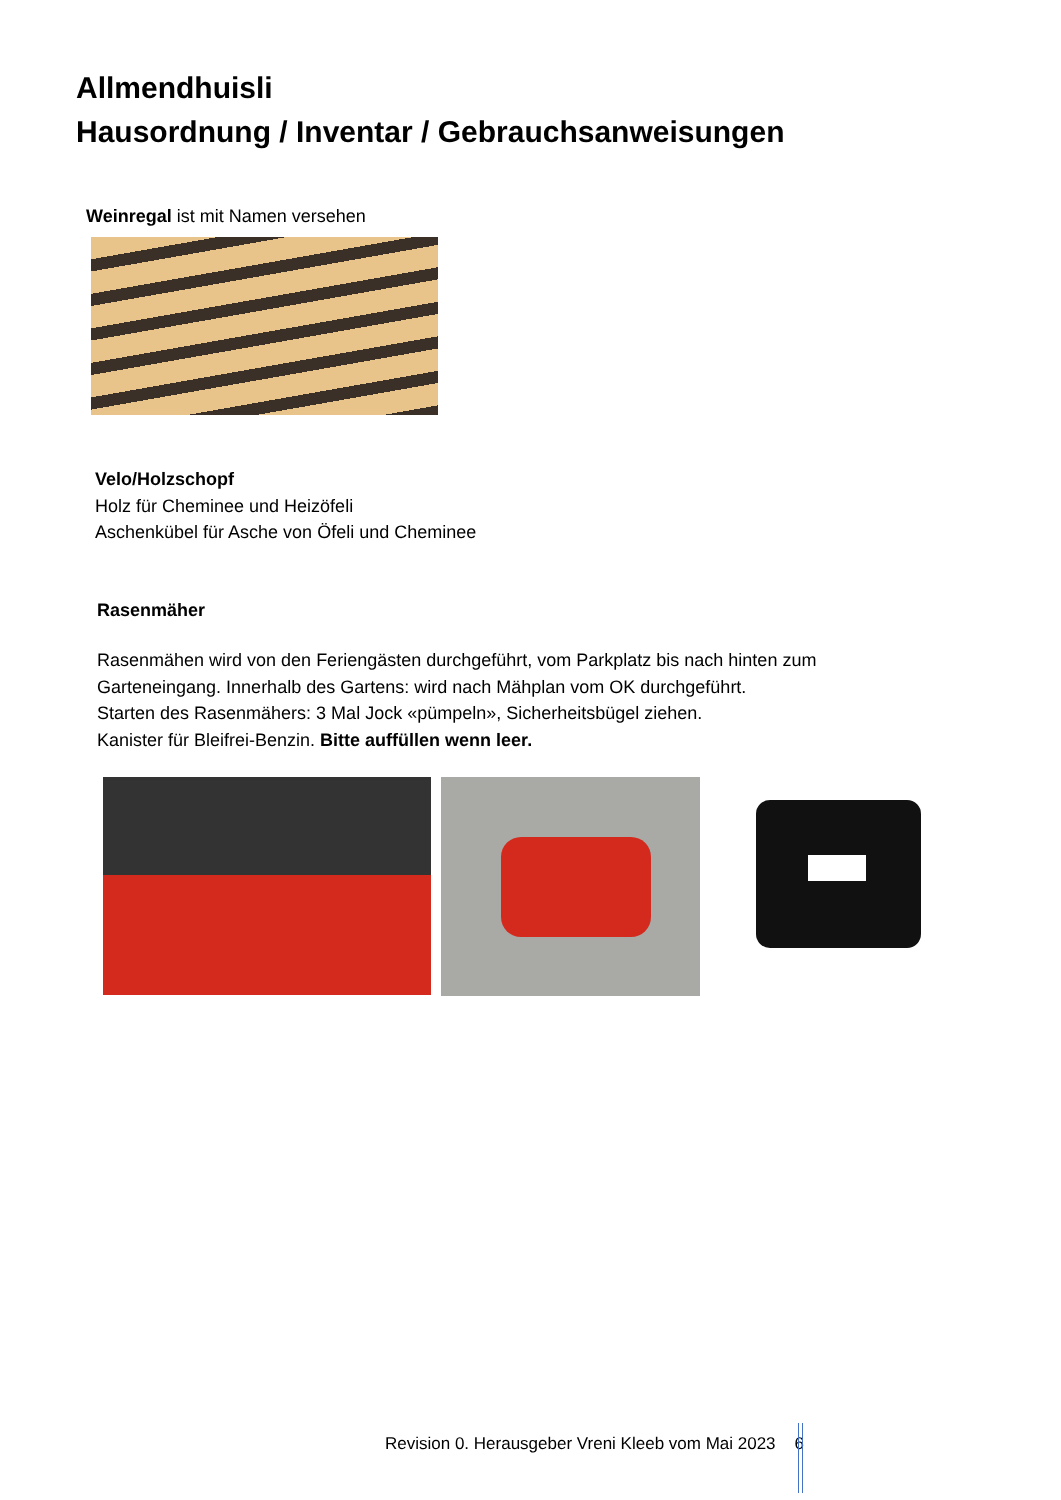Allmendhuisli
Hausordnung / Inventar / Gebrauchsanweisungen
Weinregal ist mit Namen versehen
Velo/Holzschopf
Holz für Cheminee und Heizöfeli
Aschenkübel für Asche von Öfeli und Cheminee
Rasenmäher
Rasenmähen wird von den Feriengästen durchgeführt, vom Parkplatz bis nach hinten zum
Garteneingang. Innerhalb des Gartens: wird nach Mähplan vom OK durchgeführt.
Starten des Rasenmähers: 3 Mal Jock «pümpeln», Sicherheitsbügel ziehen.
Kanister für Bleifrei-Benzin. Bitte auffüllen wenn leer.
Revision 0. Herausgeber Vreni Kleeb vom Mai 2023 6